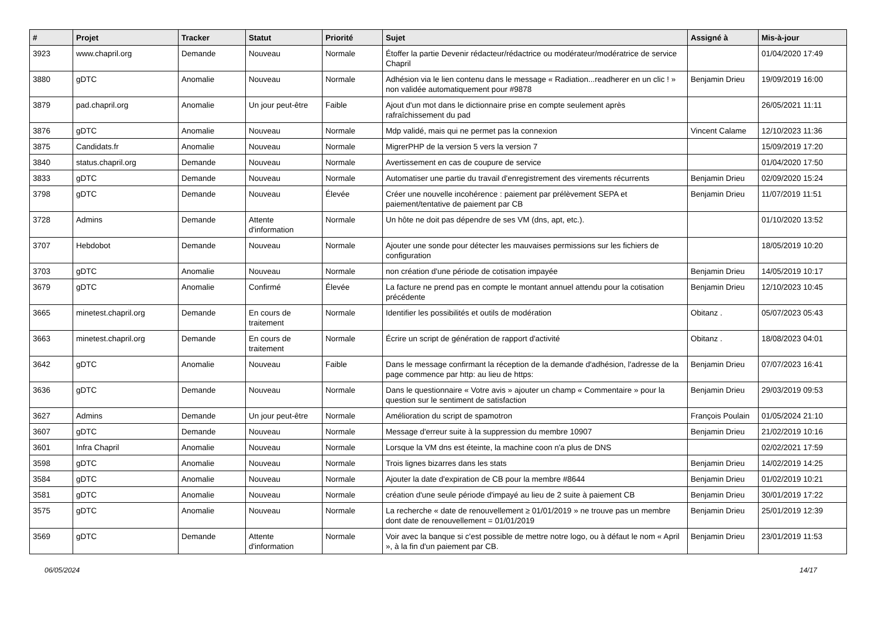| # | Projet | Tracker | Statut | Priorité | Sujet | Assigné à | Mis-à-jour |
| --- | --- | --- | --- | --- | --- | --- | --- |
| 3923 | www.chapril.org | Demande | Nouveau | Normale | Étoffer la partie Devenir rédacteur/rédactrice ou modérateur/modératrice de service Chapril | | 01/04/2020 17:49 |
| 3880 | gDTC | Anomalie | Nouveau | Normale | Adhésion via le lien contenu dans le message « Radiation...readherer en un clic ! » non validée automatiquement pour #9878 | Benjamin Drieu | 19/09/2019 16:00 |
| 3879 | pad.chapril.org | Anomalie | Un jour peut-être | Faible | Ajout d'un mot dans le dictionnaire prise en compte seulement après rafraîchissement du pad | | 26/05/2021 11:11 |
| 3876 | gDTC | Anomalie | Nouveau | Normale | Mdp validé, mais qui ne permet pas la connexion | Vincent Calame | 12/10/2023 11:36 |
| 3875 | Candidats.fr | Anomalie | Nouveau | Normale | MigrerPHP de la version 5 vers la version 7 | | 15/09/2019 17:20 |
| 3840 | status.chapril.org | Demande | Nouveau | Normale | Avertissement en cas de coupure de service | | 01/04/2020 17:50 |
| 3833 | gDTC | Demande | Nouveau | Normale | Automatiser une partie du travail d'enregistrement des virements récurrents | Benjamin Drieu | 02/09/2020 15:24 |
| 3798 | gDTC | Demande | Nouveau | Élevée | Créer une nouvelle incohérence : paiement par prélèvement SEPA et paiement/tentative de paiement par CB | Benjamin Drieu | 11/07/2019 11:51 |
| 3728 | Admins | Demande | Attente d'information | Normale | Un hôte ne doit pas dépendre de ses VM (dns, apt, etc.). | | 01/10/2020 13:52 |
| 3707 | Hebdobot | Demande | Nouveau | Normale | Ajouter une sonde pour détecter les mauvaises permissions sur les fichiers de configuration | | 18/05/2019 10:20 |
| 3703 | gDTC | Anomalie | Nouveau | Normale | non création d'une période de cotisation impayée | Benjamin Drieu | 14/05/2019 10:17 |
| 3679 | gDTC | Anomalie | Confirmé | Élevée | La facture ne prend pas en compte le montant annuel attendu pour la cotisation précédente | Benjamin Drieu | 12/10/2023 10:45 |
| 3665 | minetest.chapril.org | Demande | En cours de traitement | Normale | Identifier les possibilités et outils de modération | Obitanz . | 05/07/2023 05:43 |
| 3663 | minetest.chapril.org | Demande | En cours de traitement | Normale | Écrire un script de génération de rapport d'activité | Obitanz . | 18/08/2023 04:01 |
| 3642 | gDTC | Anomalie | Nouveau | Faible | Dans le message confirmant la réception de la demande d'adhésion, l'adresse de la page commence par http: au lieu de https: | Benjamin Drieu | 07/07/2023 16:41 |
| 3636 | gDTC | Demande | Nouveau | Normale | Dans le questionnaire « Votre avis » ajouter un champ « Commentaire » pour la question sur le sentiment de satisfaction | Benjamin Drieu | 29/03/2019 09:53 |
| 3627 | Admins | Demande | Un jour peut-être | Normale | Amélioration du script de spamotron | François Poulain | 01/05/2024 21:10 |
| 3607 | gDTC | Demande | Nouveau | Normale | Message d'erreur suite à la suppression du membre 10907 | Benjamin Drieu | 21/02/2019 10:16 |
| 3601 | Infra Chapril | Anomalie | Nouveau | Normale | Lorsque la VM dns est éteinte, la machine coon n'a plus de DNS | | 02/02/2021 17:59 |
| 3598 | gDTC | Anomalie | Nouveau | Normale | Trois lignes bizarres dans les stats | Benjamin Drieu | 14/02/2019 14:25 |
| 3584 | gDTC | Anomalie | Nouveau | Normale | Ajouter la date d'expiration de CB pour la membre #8644 | Benjamin Drieu | 01/02/2019 10:21 |
| 3581 | gDTC | Anomalie | Nouveau | Normale | création d'une seule période d'impayé au lieu de 2 suite à paiement CB | Benjamin Drieu | 30/01/2019 17:22 |
| 3575 | gDTC | Anomalie | Nouveau | Normale | La recherche « date de renouvellement ≥ 01/01/2019 » ne trouve pas un membre dont date de renouvellement = 01/01/2019 | Benjamin Drieu | 25/01/2019 12:39 |
| 3569 | gDTC | Demande | Attente d'information | Normale | Voir avec la banque si c'est possible de mettre notre logo, ou à défaut le nom « April », à la fin d'un paiement par CB. | Benjamin Drieu | 23/01/2019 11:53 |
06/05/2024 14/17